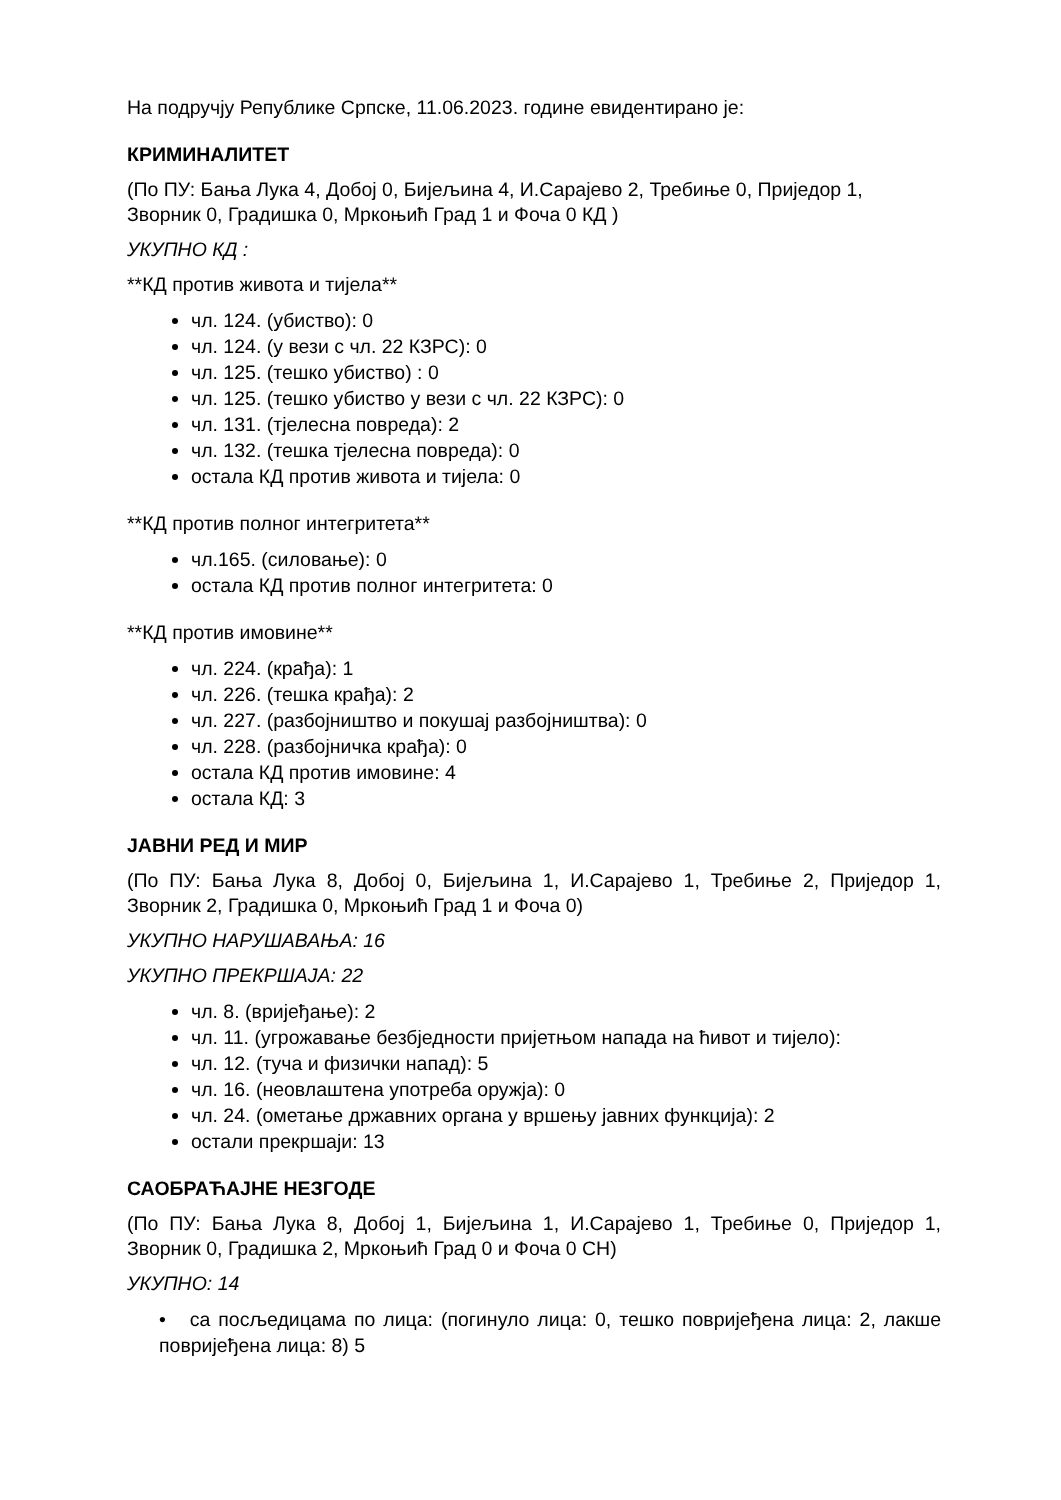На подручју Републике Српске, 11.06.2023. године евидентирано је:
КРИМИНАЛИТЕТ
(По ПУ: Бања Лука 4, Добој 0, Бијељина 4, И.Сарајево 2, Требиње 0, Приједор 1, Зворник 0, Градишка 0, Мркоњић Град 1 и Фоча 0 КД )
УКУПНО КД :
**КД против живота и тијела**
чл. 124. (убиство): 0
чл. 124. (у вези с чл. 22 КЗРС): 0
чл. 125. (тешко убиство) : 0
чл. 125. (тешко убиство у вези с чл. 22 КЗРС): 0
чл. 131. (тјелесна повреда): 2
чл. 132. (тешка тјелесна повреда): 0
остала КД против живота и тијела: 0
**КД против полног интегритета**
чл.165. (силовање): 0
остала КД против полног интегритета: 0
**КД против имовине**
чл. 224. (крађа): 1
чл. 226. (тешка крађа): 2
чл. 227. (разбојништво и покушај разбојништва): 0
чл. 228. (разбојничка крађа): 0
остала КД против имовине: 4
остала КД: 3
ЈАВНИ РЕД И МИР
(По ПУ: Бања Лука 8, Добој 0, Бијељина 1, И.Сарајево 1, Требиње 2, Приједор 1, Зворник 2, Градишка 0, Мркоњић Град 1 и Фоча 0)
УКУПНО НАРУШАВАЊА: 16
УКУПНО ПРЕКРШАЈА: 22
чл. 8. (вријеђање): 2
чл. 11. (угрожавање безбједности пријетњом напада на ћивот и тијело):
чл. 12. (туча и физички напад): 5
чл. 16. (неовлаштена употреба оружја): 0
чл. 24. (ометање државних органа у вршењу јавних функција): 2
остали прекршаји: 13
САОБРАЋАЈНЕ НЕЗГОДЕ
(По ПУ: Бања Лука 8, Добој 1, Бијељина 1, И.Сарајево 1, Требиње 0, Приједор 1, Зворник 0, Градишка 2, Мркоњић Град 0 и Фоча 0 СН)
УКУПНО: 14
• са посљедицама по лица: (погинуло лица: 0, тешко повријеђена лица: 2, лакше повријеђена лица: 8) 5